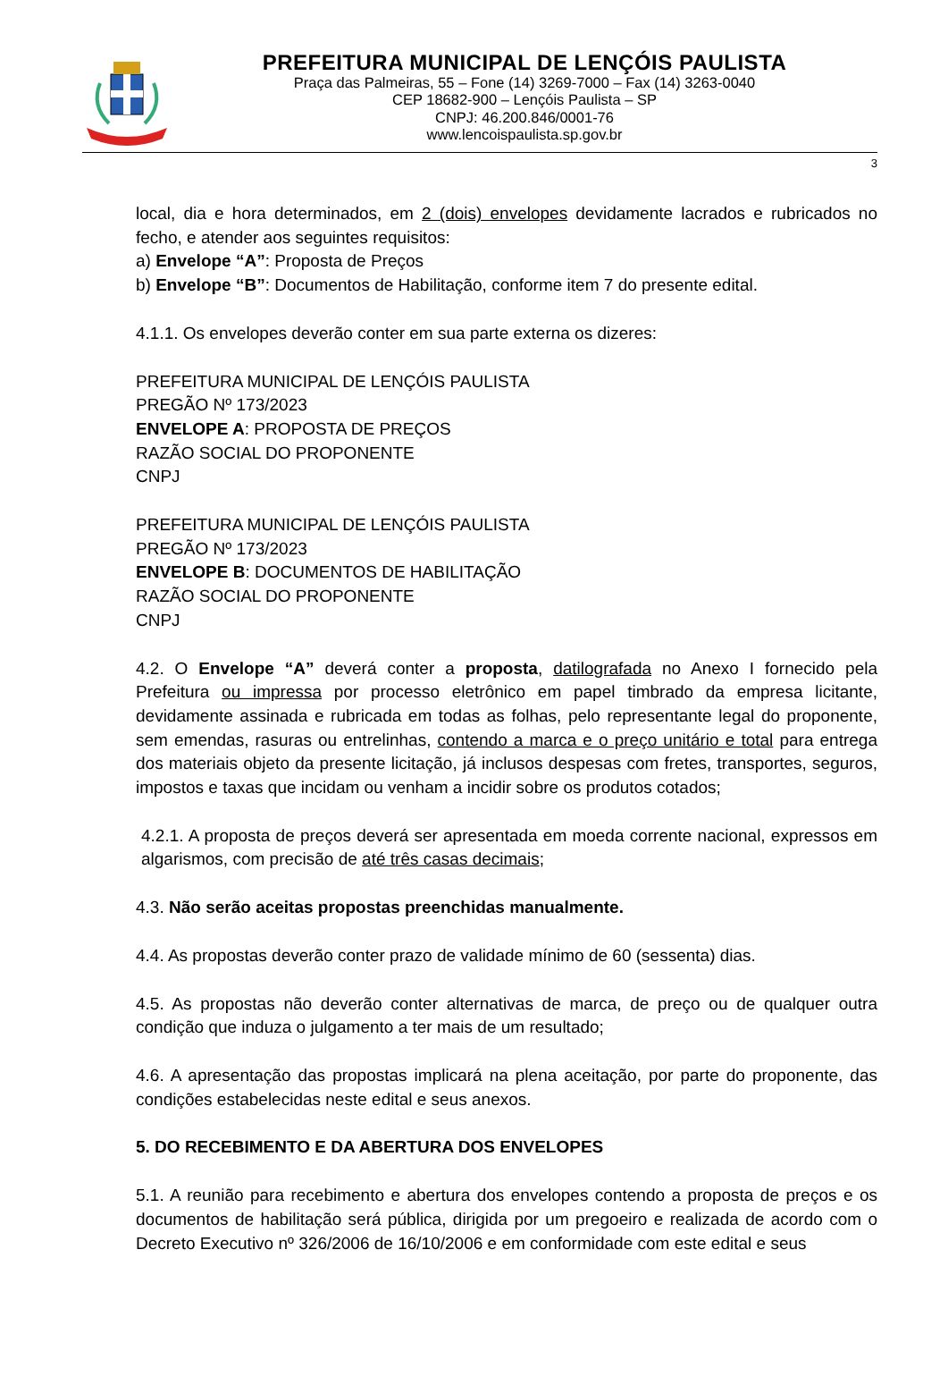PREFEITURA MUNICIPAL DE LENÇÓIS PAULISTA
Praça das Palmeiras, 55 – Fone (14) 3269-7000 – Fax (14) 3263-0040
CEP 18682-900 – Lençóis Paulista – SP
CNPJ: 46.200.846/0001-76
www.lencoispaulista.sp.gov.br
3
local, dia e hora determinados, em 2 (dois) envelopes devidamente lacrados e rubricados no fecho, e atender aos seguintes requisitos:
a) Envelope “A”: Proposta de Preços
b) Envelope “B”: Documentos de Habilitação, conforme item 7 do presente edital.
4.1.1. Os envelopes deverão conter em sua parte externa os dizeres:
PREFEITURA MUNICIPAL DE LENÇÓIS PAULISTA
PREGÃO Nº 173/2023
ENVELOPE A: PROPOSTA DE PREÇOS
RAZÃO SOCIAL DO PROPONENTE
CNPJ
PREFEITURA MUNICIPAL DE LENÇÓIS PAULISTA
PREGÃO Nº 173/2023
ENVELOPE B: DOCUMENTOS DE HABILITAÇÃO
RAZÃO SOCIAL DO PROPONENTE
CNPJ
4.2. O Envelope “A” deverá conter a proposta, datilografada no Anexo I fornecido pela Prefeitura ou impressa por processo eletrônico em papel timbrado da empresa licitante, devidamente assinada e rubricada em todas as folhas, pelo representante legal do proponente, sem emendas, rasuras ou entrelinhas, contendo a marca e o preço unitário e total para entrega dos materiais objeto da presente licitação, já inclusos despesas com fretes, transportes, seguros, impostos e taxas que incidam ou venham a incidir sobre os produtos cotados;
4.2.1. A proposta de preços deverá ser apresentada em moeda corrente nacional, expressos em algarismos, com precisão de até três casas decimais;
4.3. Não serão aceitas propostas preenchidas manualmente.
4.4. As propostas deverão conter prazo de validade mínimo de 60 (sessenta) dias.
4.5. As propostas não deverão conter alternativas de marca, de preço ou de qualquer outra condição que induza o julgamento a ter mais de um resultado;
4.6. A apresentação das propostas implicará na plena aceitação, por parte do proponente, das condições estabelecidas neste edital e seus anexos.
5. DO RECEBIMENTO E DA ABERTURA DOS ENVELOPES
5.1. A reunião para recebimento e abertura dos envelopes contendo a proposta de preços e os documentos de habilitação será pública, dirigida por um pregoeiro e realizada de acordo com o Decreto Executivo nº 326/2006 de 16/10/2006 e em conformidade com este edital e seus